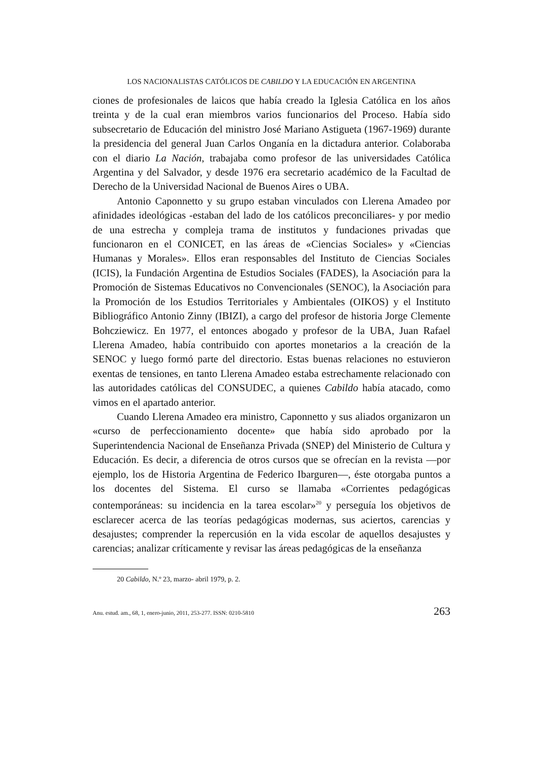LOS NACIONALISTAS CATÓLICOS DE CABILDO Y LA EDUCACIÓN EN ARGENTINA
ciones de profesionales de laicos que había creado la Iglesia Católica en los años treinta y de la cual eran miembros varios funcionarios del Proceso. Había sido subsecretario de Educación del ministro José Mariano Astigueta (1967-1969) durante la presidencia del general Juan Carlos Onganía en la dictadura anterior. Colaboraba con el diario La Nación, trabajaba como profesor de las universidades Católica Argentina y del Salvador, y desde 1976 era secretario académico de la Facultad de Derecho de la Universidad Nacional de Buenos Aires o UBA.
Antonio Caponnetto y su grupo estaban vinculados con Llerena Amadeo por afinidades ideológicas -estaban del lado de los católicos preconciliares- y por medio de una estrecha y compleja trama de institutos y fundaciones privadas que funcionaron en el CONICET, en las áreas de «Ciencias Sociales» y «Ciencias Humanas y Morales». Ellos eran responsables del Instituto de Ciencias Sociales (ICIS), la Fundación Argentina de Estudios Sociales (FADES), la Asociación para la Promoción de Sistemas Educativos no Convencionales (SENOC), la Asociación para la Promoción de los Estudios Territoriales y Ambientales (OIKOS) y el Instituto Bibliográfico Antonio Zinny (IBIZI), a cargo del profesor de historia Jorge Clemente Bohcziewicz. En 1977, el entonces abogado y profesor de la UBA, Juan Rafael Llerena Amadeo, había contribuido con aportes monetarios a la creación de la SENOC y luego formó parte del directorio. Estas buenas relaciones no estuvieron exentas de tensiones, en tanto Llerena Amadeo estaba estrechamente relacionado con las autoridades católicas del CONSUDEC, a quienes Cabildo había atacado, como vimos en el apartado anterior.
Cuando Llerena Amadeo era ministro, Caponnetto y sus aliados organizaron un «curso de perfeccionamiento docente» que había sido aprobado por la Superintendencia Nacional de Enseñanza Privada (SNEP) del Ministerio de Cultura y Educación. Es decir, a diferencia de otros cursos que se ofrecían en la revista —por ejemplo, los de Historia Argentina de Federico Ibarguren—, éste otorgaba puntos a los docentes del Sistema. El curso se llamaba «Corrientes pedagógicas contemporáneas: su incidencia en la tarea escolar»<sup>20</sup> y perseguía los objetivos de esclarecer acerca de las teorías pedagógicas modernas, sus aciertos, carencias y desajustes; comprender la repercusión en la vida escolar de aquellos desajustes y carencias; analizar críticamente y revisar las áreas pedagógicas de la enseñanza
20 Cabildo, N.º 23, marzo- abril 1979, p. 2.
Anu. estud. am., 68, 1, enero-junio, 2011, 253-277. ISSN: 0210-5810 263